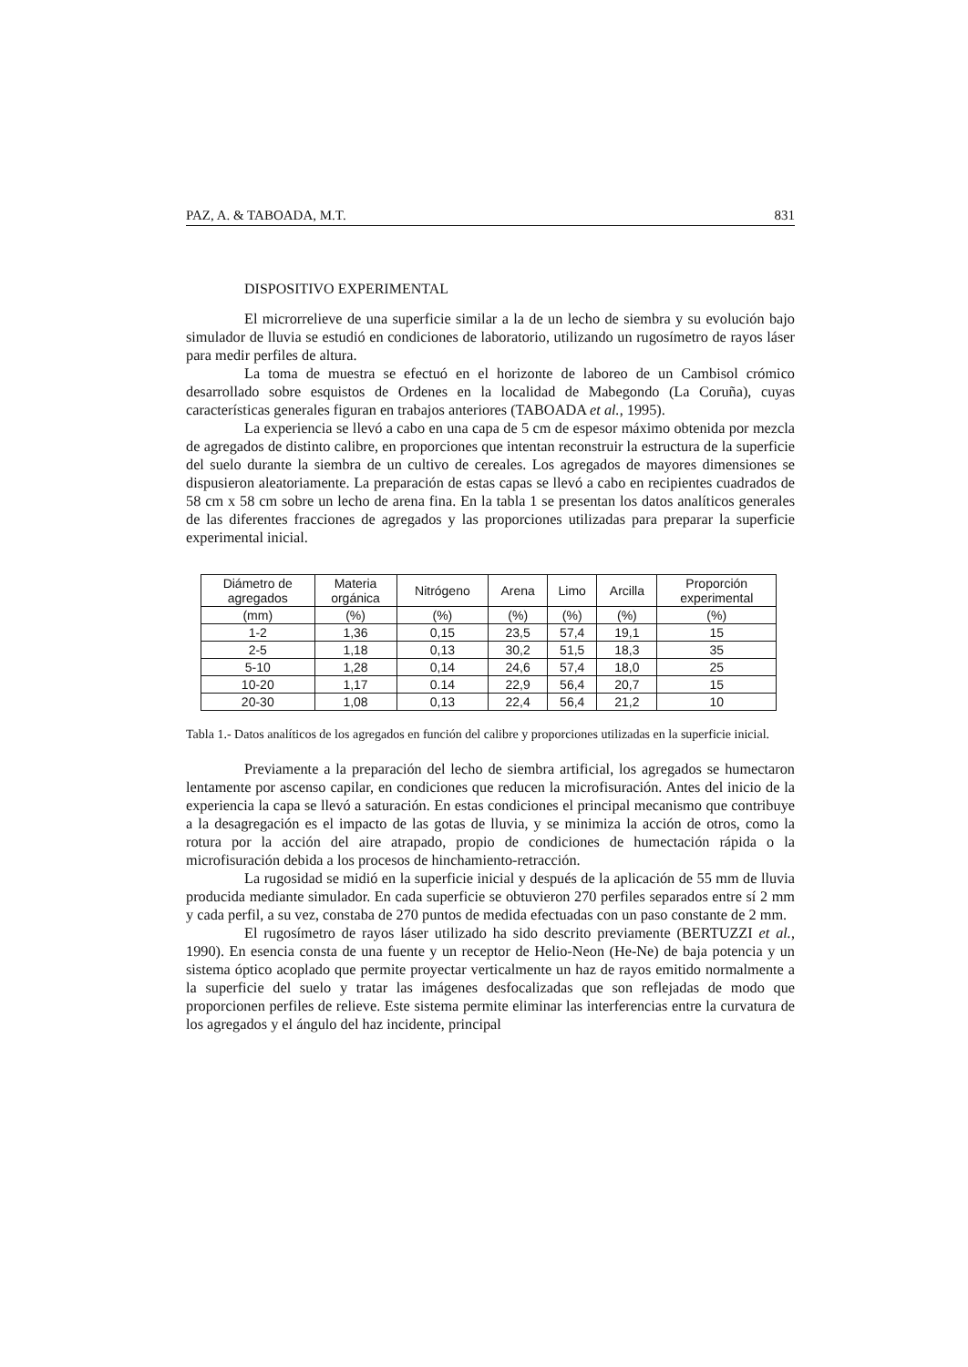PAZ, A. & TABOADA, M.T. 831
DISPOSITIVO EXPERIMENTAL
El microrrelieve de una superficie similar a la de un lecho de siembra y su evolución bajo simulador de lluvia se estudió en condiciones de laboratorio, utilizando un rugosímetro de rayos láser para medir perfiles de altura.
La toma de muestra se efectuó en el horizonte de laboreo de un Cambisol crómico desarrollado sobre esquistos de Ordenes en la localidad de Mabegondo (La Coruña), cuyas características generales figuran en trabajos anteriores (TABOADA et al., 1995).
La experiencia se llevó a cabo en una capa de 5 cm de espesor máximo obtenida por mezcla de agregados de distinto calibre, en proporciones que intentan reconstruir la estructura de la superficie del suelo durante la siembra de un cultivo de cereales. Los agregados de mayores dimensiones se dispusieron aleatoriamente. La preparación de estas capas se llevó a cabo en recipientes cuadrados de 58 cm x 58 cm sobre un lecho de arena fina. En la tabla 1 se presentan los datos analíticos generales de las diferentes fracciones de agregados y las proporciones utilizadas para preparar la superficie experimental inicial.
| Diámetro de agregados | Materia orgánica | Nitrógeno | Arena | Limo | Arcilla | Proporción experimental |
| (mm) | (%) | (%) | (%) | (%) | (%) | (%) |
| 1-2 | 1,36 | 0,15 | 23,5 | 57,4 | 19,1 | 15 |
| 2-5 | 1,18 | 0,13 | 30,2 | 51,5 | 18,3 | 35 |
| 5-10 | 1,28 | 0,14 | 24,6 | 57,4 | 18,0 | 25 |
| 10-20 | 1,17 | 0.14 | 22,9 | 56,4 | 20,7 | 15 |
| 20-30 | 1,08 | 0,13 | 22,4 | 56,4 | 21,2 | 10 |
Tabla 1.- Datos analíticos de los agregados en función del calibre y proporciones utilizadas en la superficie inicial.
Previamente a la preparación del lecho de siembra artificial, los agregados se humectaron lentamente por ascenso capilar, en condiciones que reducen la microfisuración. Antes del inicio de la experiencia la capa se llevó a saturación. En estas condiciones el principal mecanismo que contribuye a la desagregación es el impacto de las gotas de lluvia, y se minimiza la acción de otros, como la rotura por la acción del aire atrapado, propio de condiciones de humectación rápida o la microfisuración debida a los procesos de hinchamiento-retracción.
La rugosidad se midió en la superficie inicial y después de la aplicación de 55 mm de lluvia producida mediante simulador. En cada superficie se obtuvieron 270 perfiles separados entre sí 2 mm y cada perfil, a su vez, constaba de 270 puntos de medida efectuadas con un paso constante de 2 mm.
El rugosímetro de rayos láser utilizado ha sido descrito previamente (BERTUZZI et al., 1990). En esencia consta de una fuente y un receptor de Helio-Neon (He-Ne) de baja potencia y un sistema óptico acoplado que permite proyectar verticalmente un haz de rayos emitido normalmente a la superficie del suelo y tratar las imágenes desfocalizadas que son reflejadas de modo que proporcionen perfiles de relieve. Este sistema permite eliminar las interferencias entre la curvatura de los agregados y el ángulo del haz incidente, principal